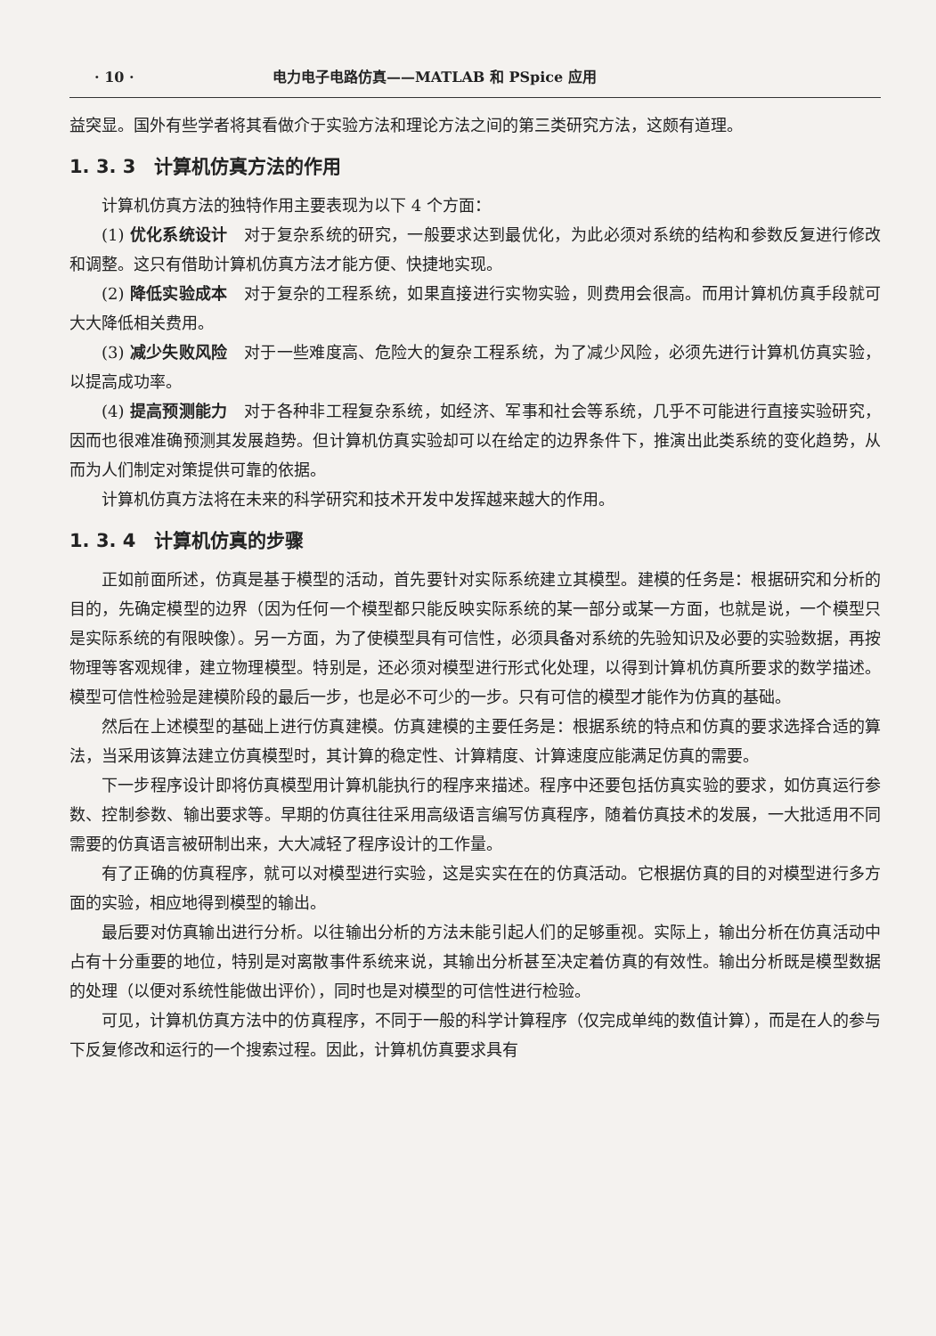· 10 · 电力电子电路仿真——MATLAB 和 PSpice 应用
益突显。国外有些学者将其看做介于实验方法和理论方法之间的第三类研究方法，这颇有道理。
1. 3. 3　计算机仿真方法的作用
计算机仿真方法的独特作用主要表现为以下 4 个方面：
(1) 优化系统设计　对于复杂系统的研究，一般要求达到最优化，为此必须对系统的结构和参数反复进行修改和调整。这只有借助计算机仿真方法才能方便、快捷地实现。
(2) 降低实验成本　对于复杂的工程系统，如果直接进行实物实验，则费用会很高。而用计算机仿真手段就可大大降低相关费用。
(3) 减少失败风险　对于一些难度高、危险大的复杂工程系统，为了减少风险，必须先进行计算机仿真实验，以提高成功率。
(4) 提高预测能力　对于各种非工程复杂系统，如经济、军事和社会等系统，几乎不可能进行直接实验研究，因而也很难准确预测其发展趋势。但计算机仿真实验却可以在给定的边界条件下，推演出此类系统的变化趋势，从而为人们制定对策提供可靠的依据。
计算机仿真方法将在未来的科学研究和技术开发中发挥越来越大的作用。
1. 3. 4　计算机仿真的步骤
正如前面所述，仿真是基于模型的活动，首先要针对实际系统建立其模型。建模的任务是：根据研究和分析的目的，先确定模型的边界（因为任何一个模型都只能反映实际系统的某一部分或某一方面，也就是说，一个模型只是实际系统的有限映像）。另一方面，为了使模型具有可信性，必须具备对系统的先验知识及必要的实验数据，再按物理等客观规律，建立物理模型。特别是，还必须对模型进行形式化处理，以得到计算机仿真所要求的数学描述。模型可信性检验是建模阶段的最后一步，也是必不可少的一步。只有可信的模型才能作为仿真的基础。
然后在上述模型的基础上进行仿真建模。仿真建模的主要任务是：根据系统的特点和仿真的要求选择合适的算法，当采用该算法建立仿真模型时，其计算的稳定性、计算精度、计算速度应能满足仿真的需要。
下一步程序设计即将仿真模型用计算机能执行的程序来描述。程序中还要包括仿真实验的要求，如仿真运行参数、控制参数、输出要求等。早期的仿真往往采用高级语言编写仿真程序，随着仿真技术的发展，一大批适用不同需要的仿真语言被研制出来，大大减轻了程序设计的工作量。
有了正确的仿真程序，就可以对模型进行实验，这是实实在在的仿真活动。它根据仿真的目的对模型进行多方面的实验，相应地得到模型的输出。
最后要对仿真输出进行分析。以往输出分析的方法未能引起人们的足够重视。实际上，输出分析在仿真活动中占有十分重要的地位，特别是对离散事件系统来说，其输出分析甚至决定着仿真的有效性。输出分析既是模型数据的处理（以便对系统性能做出评价），同时也是对模型的可信性进行检验。
可见，计算机仿真方法中的仿真程序，不同于一般的科学计算程序（仅完成单纯的数值计算），而是在人的参与下反复修改和运行的一个搜索过程。因此，计算机仿真要求具有